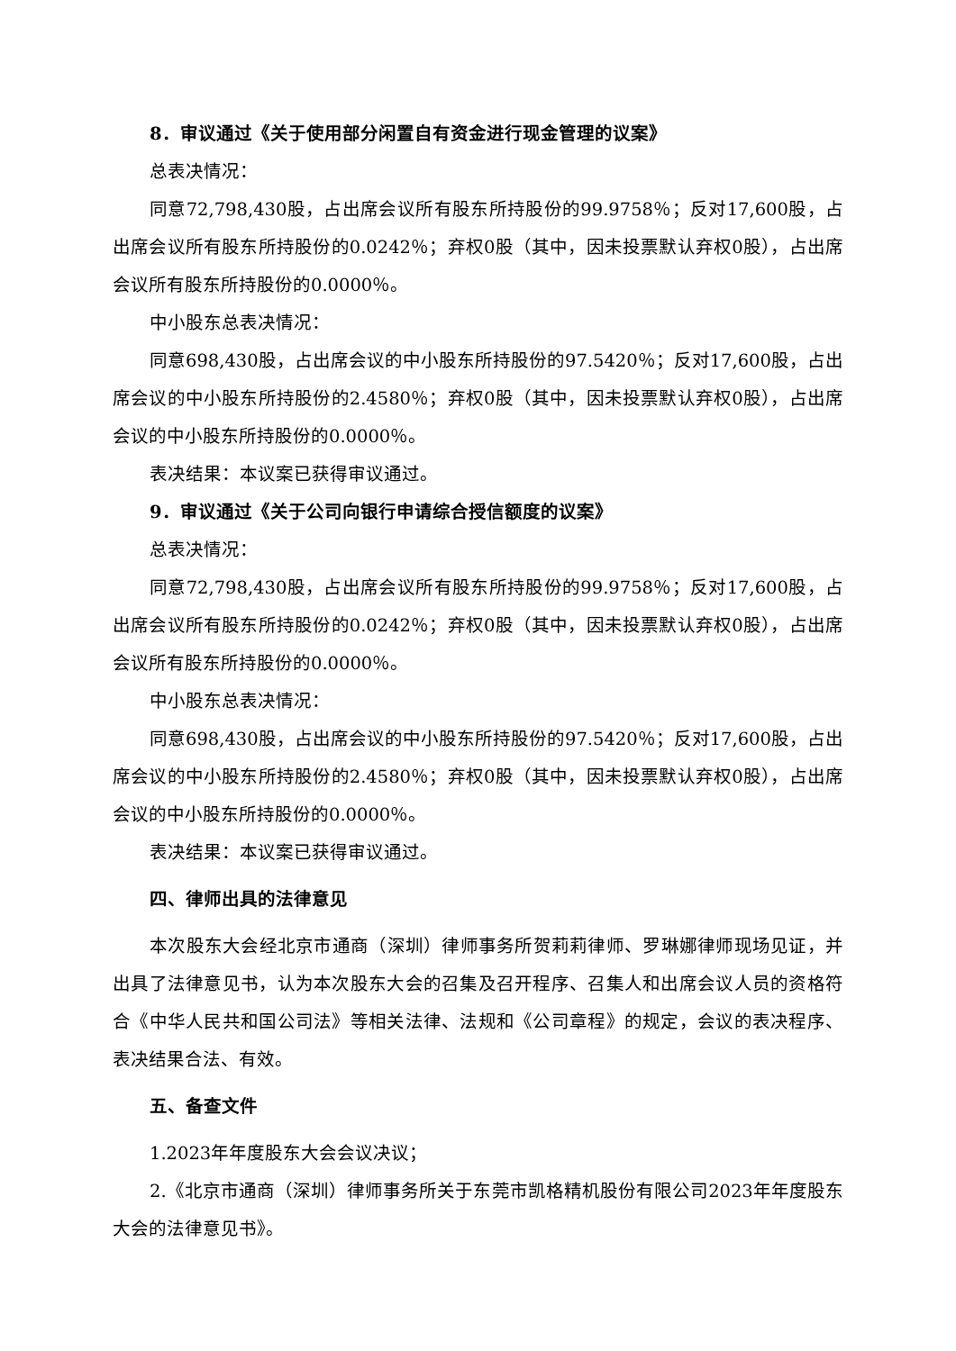8．审议通过《关于使用部分闲置自有资金进行现金管理的议案》
总表决情况：
同意72,798,430股，占出席会议所有股东所持股份的99.9758％；反对17,600股，占出席会议所有股东所持股份的0.0242％；弃权0股（其中，因未投票默认弃权0股），占出席会议所有股东所持股份的0.0000％。
中小股东总表决情况：
同意698,430股，占出席会议的中小股东所持股份的97.5420％；反对17,600股，占出席会议的中小股东所持股份的2.4580％；弃权0股（其中，因未投票默认弃权0股），占出席会议的中小股东所持股份的0.0000％。
表决结果：本议案已获得审议通过。
9．审议通过《关于公司向银行申请综合授信额度的议案》
总表决情况：
同意72,798,430股，占出席会议所有股东所持股份的99.9758％；反对17,600股，占出席会议所有股东所持股份的0.0242％；弃权0股（其中，因未投票默认弃权0股），占出席会议所有股东所持股份的0.0000％。
中小股东总表决情况：
同意698,430股，占出席会议的中小股东所持股份的97.5420％；反对17,600股，占出席会议的中小股东所持股份的2.4580％；弃权0股（其中，因未投票默认弃权0股），占出席会议的中小股东所持股份的0.0000％。
表决结果：本议案已获得审议通过。
四、律师出具的法律意见
本次股东大会经北京市通商（深圳）律师事务所贺莉莉律师、罗琳娜律师现场见证，并出具了法律意见书，认为本次股东大会的召集及召开程序、召集人和出席会议人员的资格符合《中华人民共和国公司法》等相关法律、法规和《公司章程》的规定，会议的表决程序、表决结果合法、有效。
五、备查文件
1.2023年年度股东大会会议决议；
2.《北京市通商（深圳）律师事务所关于东莞市凯格精机股份有限公司2023年年度股东大会的法律意见书》。